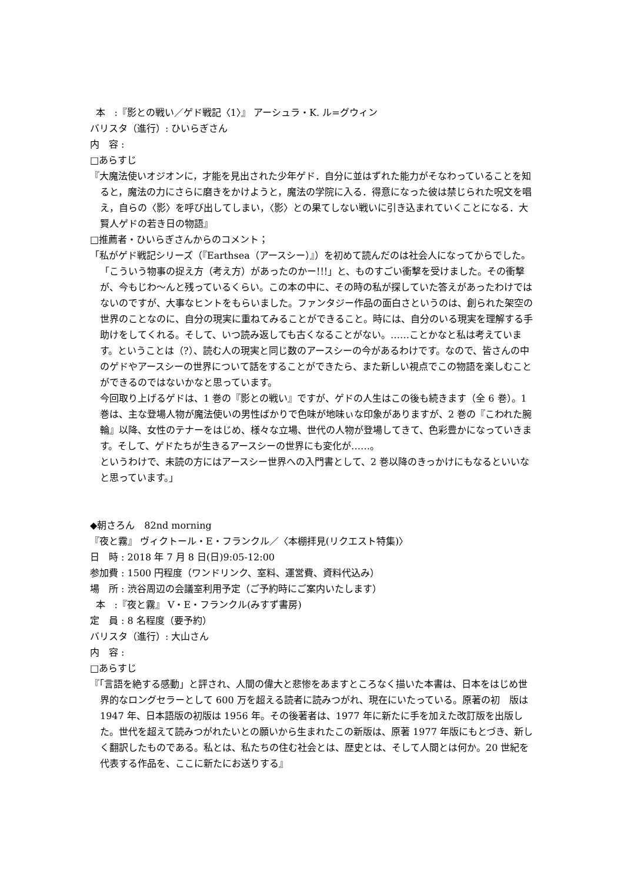本 :『影との戦い／ゲド戦記〈1〉』 アーシュラ・K. ル=グウィン
バリスタ（進行）: ひいらぎさん
内　容 :
□あらすじ
『大魔法使いオジオンに，才能を見出された少年ゲド．自分に並はずれた能力がそなわっていることを知ると，魔法の力にさらに磨きをかけようと，魔法の学院に入る．得意になった彼は禁じられた呪文を唱え，自らの〈影〉を呼び出してしまい，〈影〉との果てしない戦いに引き込まれていくことになる．大賢人ゲドの若き日の物語』
□推薦者・ひいらぎさんからのコメント；
「私がゲド戦記シリーズ（『Earthsea（アースシー）』）を初めて読んだのは社会人になってからでした。「こういう物事の捉え方（考え方）があったのかー!!!」と、ものすごい衝撃を受けました。その衝撃が、今もじわ～んと残っているくらい。この本の中に、その時の私が探していた答えがあったわけではないのですが、大事なヒントをもらいました。ファンタジー作品の面白さというのは、創られた架空の世界のことなのに、自分の現実に重ねてみることができること。時には、自分のいる現実を理解する手助けをしてくれる。そして、いつ読み返しても古くなることがない。……ことかなと私は考えています。ということは（?）、読む人の現実と同じ数のアースシーの今があるわけです。なので、皆さんの中のゲドやアースシーの世界について話をすることができたら、また新しい視点でこの物語を楽しむことができるのではないかなと思っています。
今回取り上げるゲドは、1 巻の『影との戦い』ですが、ゲドの人生はこの後も続きます（全 6 巻）。1 巻は、主な登場人物が魔法使いの男性ばかりで色味が地味ぃな印象がありますが、2 巻の『こわれた腕輪』以降、女性のテナーをはじめ、様々な立場、世代の人物が登場してきて、色彩豊かになっていきます。そして、ゲドたちが生きるアースシーの世界にも変化が……。
というわけで、未読の方にはアースシー世界への入門書として、2 巻以降のきっかけにもなるといいなと思っています。」
◆朝さろん　82nd morning
『夜と霧』 ヴィクトール・E・フランクル／〈本棚拝見(リクエスト特集)〉
日　時 : 2018 年 7 月 8 日(日)9:05-12:00
参加費 : 1500 円程度（ワンドリンク、室料、運営費、資料代込み）
場　所 : 渋谷周辺の会議室利用予定（ご予約時にご案内いたします）
本 :『夜と霧』 V・E・フランクル(みすず書房)
定　員 : 8 名程度（要予約）
バリスタ（進行）: 大山さん
内　容 :
□あらすじ
『「言語を絶する感動」と評され、人間の偉大と悲惨をあますところなく描いた本書は、日本をはじめ世界的なロングセラーとして 600 万を超える読者に読みつがれ、現在にいたっている。原著の初　版は 1947 年、日本語版の初版は 1956 年。その後著者は、1977 年に新たに手を加えた改訂版を出版した。世代を超えて読みつがれたいとの願いから生まれたこの新版は、原著 1977 年版にもとづき、新しく翻訳したものである。私とは、私たちの住む社会とは、歴史とは、そして人間とは何か。20 世紀を代表する作品を、ここに新たにお送りする』